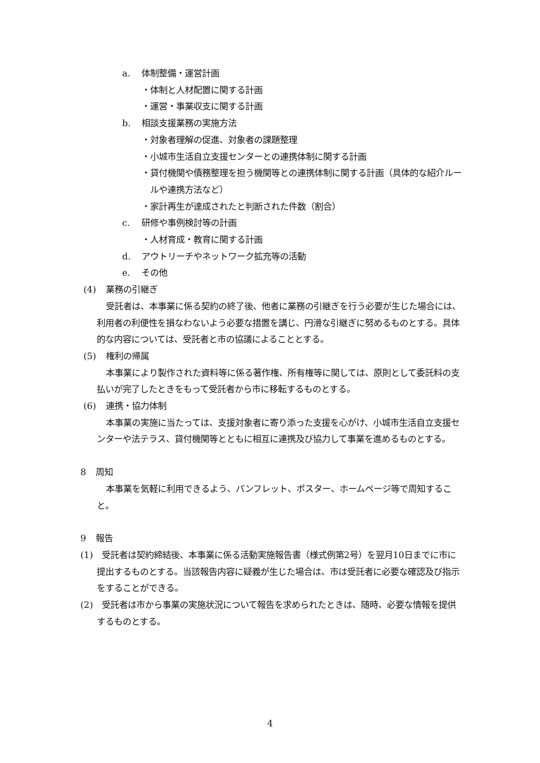a. 体制整備・運営計画
・体制と人材配置に関する計画
・運営・事業収支に関する計画
b. 相談支援業務の実施方法
・対象者理解の促進、対象者の課題整理
・小城市生活自立支援センターとの連携体制に関する計画
・貸付機関や債務整理を担う機関等との連携体制に関する計画（具体的な紹介ルールや連携方法など）
・家計再生が達成されたと判断された件数（割合）
c. 研修や事例検討等の計画
・人材育成・教育に関する計画
d. アウトリーチやネットワーク拡充等の活動
e. その他
(4) 業務の引継ぎ
受託者は、本事業に係る契約の終了後、他者に業務の引継ぎを行う必要が生じた場合には、利用者の利便性を損なわないよう必要な措置を講じ、円滑な引継ぎに努めるものとする。具体的な内容については、受託者と市の協議によることとする。
(5) 権利の帰属
本事業により製作された資料等に係る著作権、所有権等に関しては、原則として委託料の支払いが完了したときをもって受託者から市に移転するものとする。
(6) 連携・協力体制
本事業の実施に当たっては、支援対象者に寄り添った支援を心がけ、小城市生活自立支援センターや法テラス、貸付機関等とともに相互に連携及び協力して事業を進めるものとする。
8 周知
本事業を気軽に利用できるよう、パンフレット、ポスター、ホームページ等で周知すること。
9 報告
(1)　受託者は契約締結後、本事業に係る活動実施報告書（様式例第2号）を翌月10日までに市に提出するものとする。当該報告内容に疑義が生じた場合は、市は受託者に必要な確認及び指示をすることができる。
(2)　受託者は市から事業の実施状況について報告を求められたときは、随時、必要な情報を提供するものとする。
4